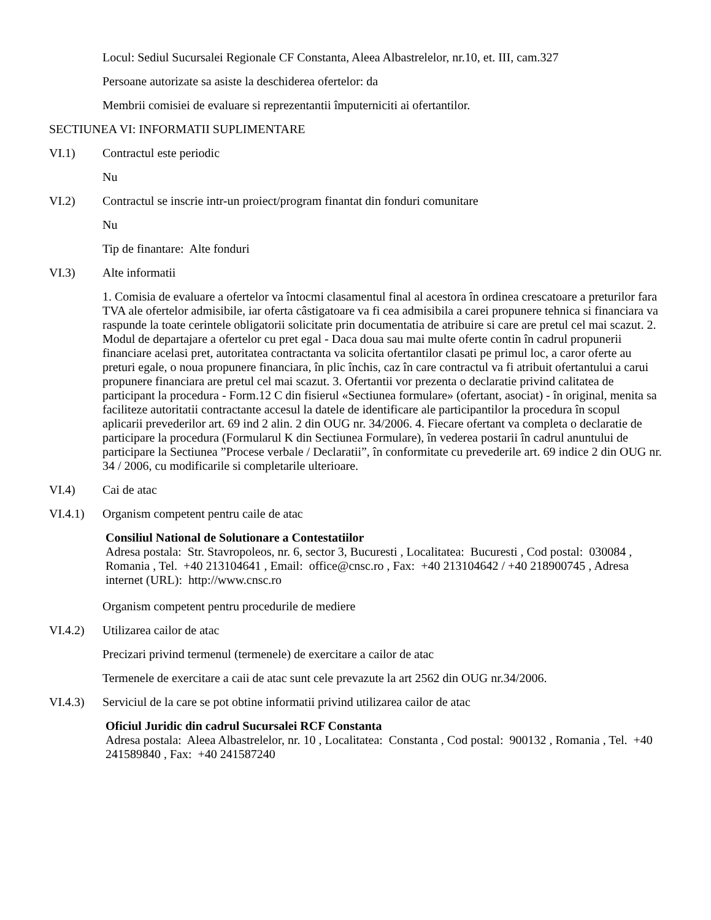Locul: Sediul Sucursalei Regionale CF Constanta, Aleea Albastrelelor, nr.10, et. III, cam.327
Persoane autorizate sa asiste la deschiderea ofertelor: da
Membrii comisiei de evaluare si reprezentantii împuterniciti ai ofertantilor.
SECTIUNEA VI: INFORMATII SUPLIMENTARE
VI.1) Contractul este periodic
Nu
VI.2) Contractul se inscrie intr-un proiect/program finantat din fonduri comunitare
Nu
Tip de finantare: Alte fonduri
VI.3) Alte informatii
1. Comisia de evaluare a ofertelor va întocmi clasamentul final al acestora în ordinea crescatoare a preturilor fara TVA ale ofertelor admisibile, iar oferta câstigatoare va fi cea admisibila a carei propunere tehnica si financiara va raspunde la toate cerintele obligatorii solicitate prin documentatia de atribuire si care are pretul cel mai scazut. 2. Modul de departajare a ofertelor cu pret egal - Daca doua sau mai multe oferte contin în cadrul propunerii financiare acelasi pret, autoritatea contractanta va solicita ofertantilor clasati pe primul loc, a caror oferte au preturi egale, o noua propunere financiara, în plic închis, caz în care contractul va fi atribuit ofertantului a carui propunere financiara are pretul cel mai scazut. 3. Ofertantii vor prezenta o declaratie privind calitatea de participant la procedura - Form.12 C din fisierul «Sectiunea formulare» (ofertant, asociat) - în original, menita sa faciliteze autoritatii contractante accesul la datele de identificare ale participantilor la procedura în scopul aplicarii prevederilor art. 69 ind 2 alin. 2 din OUG nr. 34/2006. 4. Fiecare ofertant va completa o declaratie de participare la procedura (Formularul K din Sectiunea Formulare), în vederea postarii în cadrul anuntului de participare la Sectiunea ”Procese verbale / Declaratii”, în conformitate cu prevederile art. 69 indice 2 din OUG nr. 34 / 2006, cu modificarile si completarile ulterioare.
VI.4) Cai de atac
VI.4.1) Organism competent pentru caile de atac
Consiliul National de Solutionare a Contestatiilor
Adresa postala: Str. Stavropoleos, nr. 6, sector 3, Bucuresti , Localitatea: Bucuresti , Cod postal: 030084 , Romania , Tel. +40 213104641 , Email: office@cnsc.ro , Fax: +40 213104642 / +40 218900745 , Adresa internet (URL): http://www.cnsc.ro
Organism competent pentru procedurile de mediere
VI.4.2) Utilizarea cailor de atac
Precizari privind termenul (termenele) de exercitare a cailor de atac
Termenele de exercitare a caii de atac sunt cele prevazute la art 2562 din OUG nr.34/2006.
VI.4.3) Serviciul de la care se pot obtine informatii privind utilizarea cailor de atac
Oficiul Juridic din cadrul Sucursalei RCF Constanta
Adresa postala: Aleea Albastrelelor, nr. 10 , Localitatea: Constanta , Cod postal: 900132 , Romania , Tel. +40 241589840 , Fax: +40 241587240